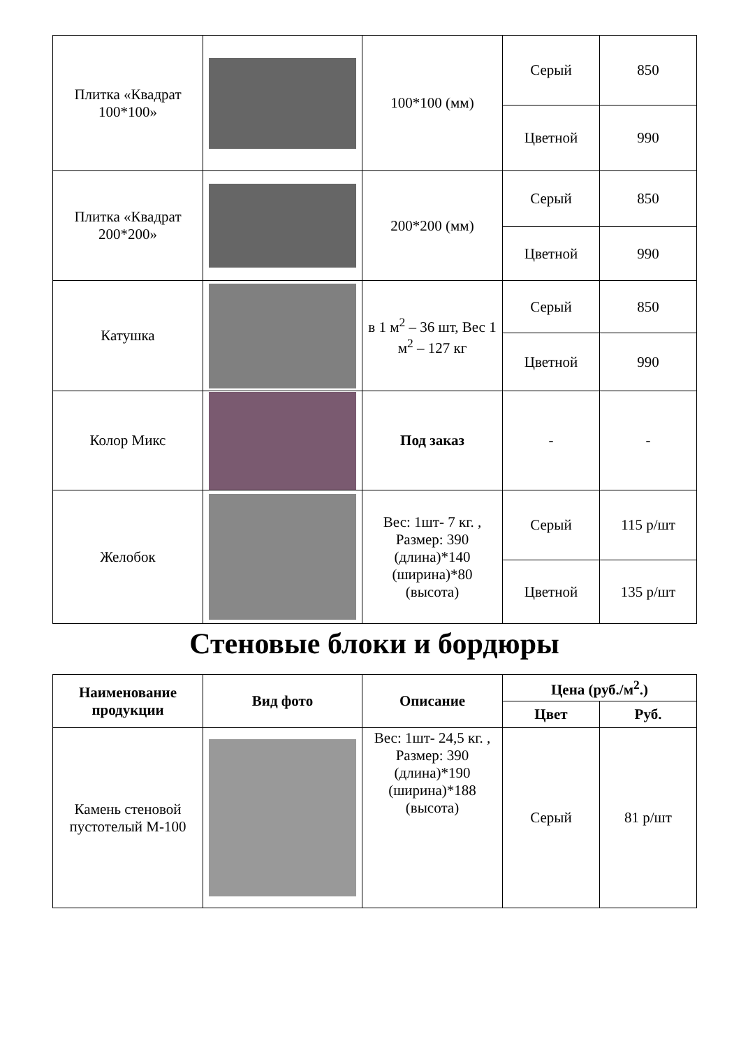| Плитка «Квадрат 100*100» | | 100*100 (мм) | Серый | 850 |
| | | | Цветной | 990 |
| Плитка «Квадрат 200*200» | | 200*200 (мм) | Серый | 850 |
| | | | Цветной | 990 |
| Катушка | | в 1 м<sup>2</sup> – 36 шт, Вес 1 м<sup>2</sup> – 127 кг | Серый | 850 |
| | | | Цветной | 990 |
| Колор Микс | | Под заказ | - | - |
| Желобок | | Вес: 1шт- 7 кг. , Размер: 390 (длина)*140 (ширина)*80 (высота) | Серый | 115 р/шт |
| | | | Цветной | 135 р/шт |
Стеновые блоки и бордюры
| Наименование продукции | Вид фото | Описание | Цена (руб./м<sup>2</sup>.) | |
| --- | --- | --- | --- | --- |
| | | | Цвет | Руб. |
| Камень стеновой пустотелый М-100 | | Вес: 1шт- 24,5 кг. , Размер: 390 (длина)*190 (ширина)*188 (высота) | Серый | 81 р/шт |